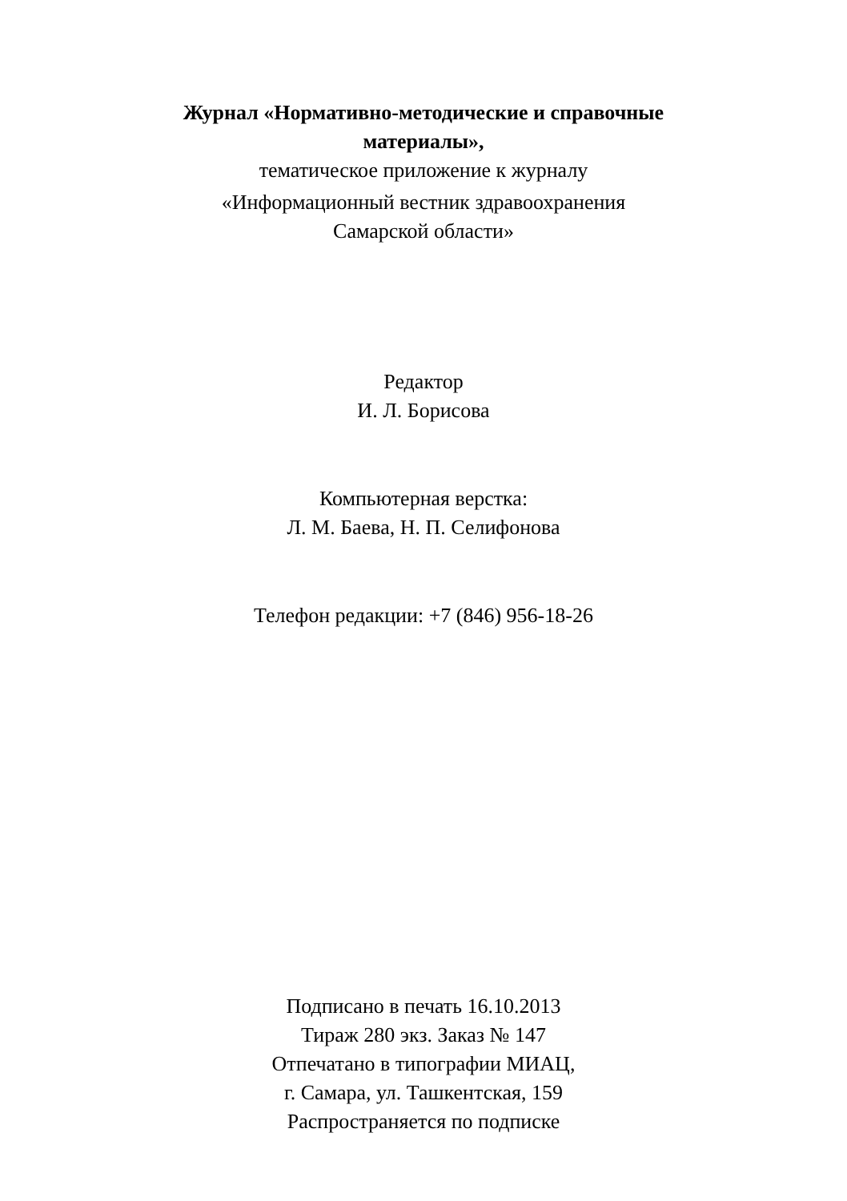Журнал «Нормативно-методические и справочные
материалы»,
тематическое приложение к журналу
«Информационный вестник здравоохранения
Самарской области»
Редактор
И. Л. Борисова
Компьютерная верстка:
Л. М. Баева, Н. П. Селифонова
Телефон редакции: +7 (846) 956-18-26
Подписано в печать 16.10.2013
Тираж 280 экз. Заказ № 147
Отпечатано в типографии МИАЦ,
г. Самара, ул. Ташкентская, 159
Распространяется по подписке